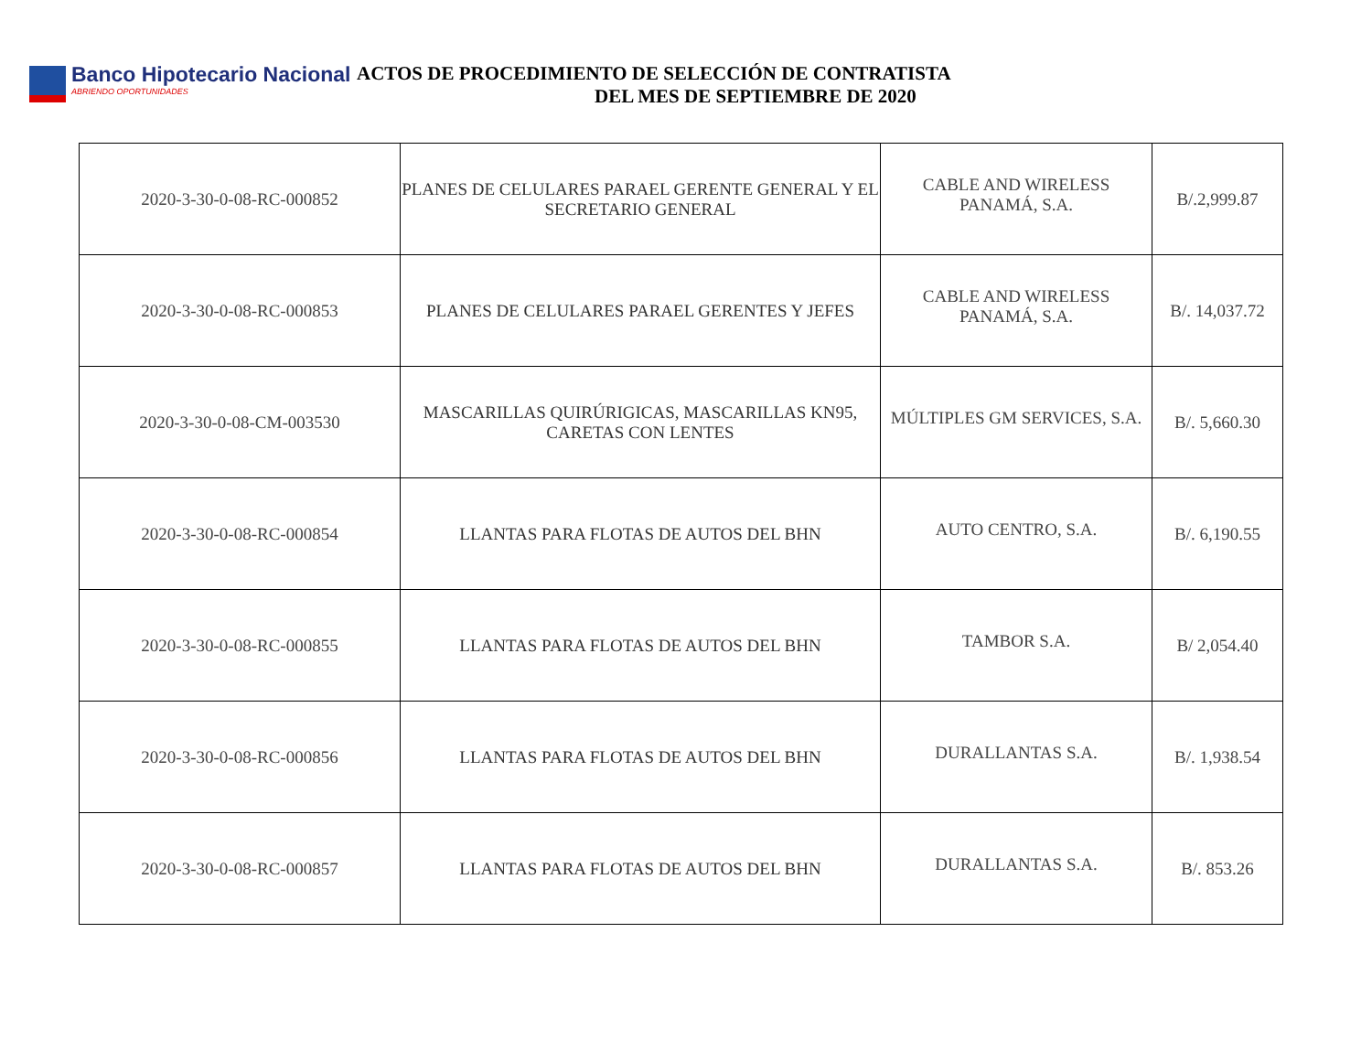Banco Hipotecario Nacional
ABRIENDO OPORTUNIDADES
ACTOS DE PROCEDIMIENTO DE SELECCIÓN DE CONTRATISTA
DEL MES DE SEPTIEMBRE DE 2020
| 2020-3-30-0-08-RC-000852 | PLANES DE CELULARES PARAEL GERENTE GENERAL Y EL SECRETARIO GENERAL | CABLE AND WIRELESS PANAMÁ, S.A. | B/.2,999.87 |
| 2020-3-30-0-08-RC-000853 | PLANES DE CELULARES PARAEL GERENTES Y JEFES | CABLE AND WIRELESS PANAMÁ, S.A. | B/. 14,037.72 |
| 2020-3-30-0-08-CM-003530 | MASCARILLAS QUIRÚRIGICAS, MASCARILLAS KN95, CARETAS CON LENTES | MÚLTIPLES GM SERVICES, S.A. | B/. 5,660.30 |
| 2020-3-30-0-08-RC-000854 | LLANTAS PARA FLOTAS DE AUTOS DEL BHN | AUTO CENTRO, S.A. | B/. 6,190.55 |
| 2020-3-30-0-08-RC-000855 | LLANTAS PARA FLOTAS DE AUTOS DEL BHN | TAMBOR S.A. | B/ 2,054.40 |
| 2020-3-30-0-08-RC-000856 | LLANTAS PARA FLOTAS DE AUTOS DEL BHN | DURALLANTAS S.A. | B/. 1,938.54 |
| 2020-3-30-0-08-RC-000857 | LLANTAS PARA FLOTAS DE AUTOS DEL BHN | DURALLANTAS S.A. | B/. 853.26 |